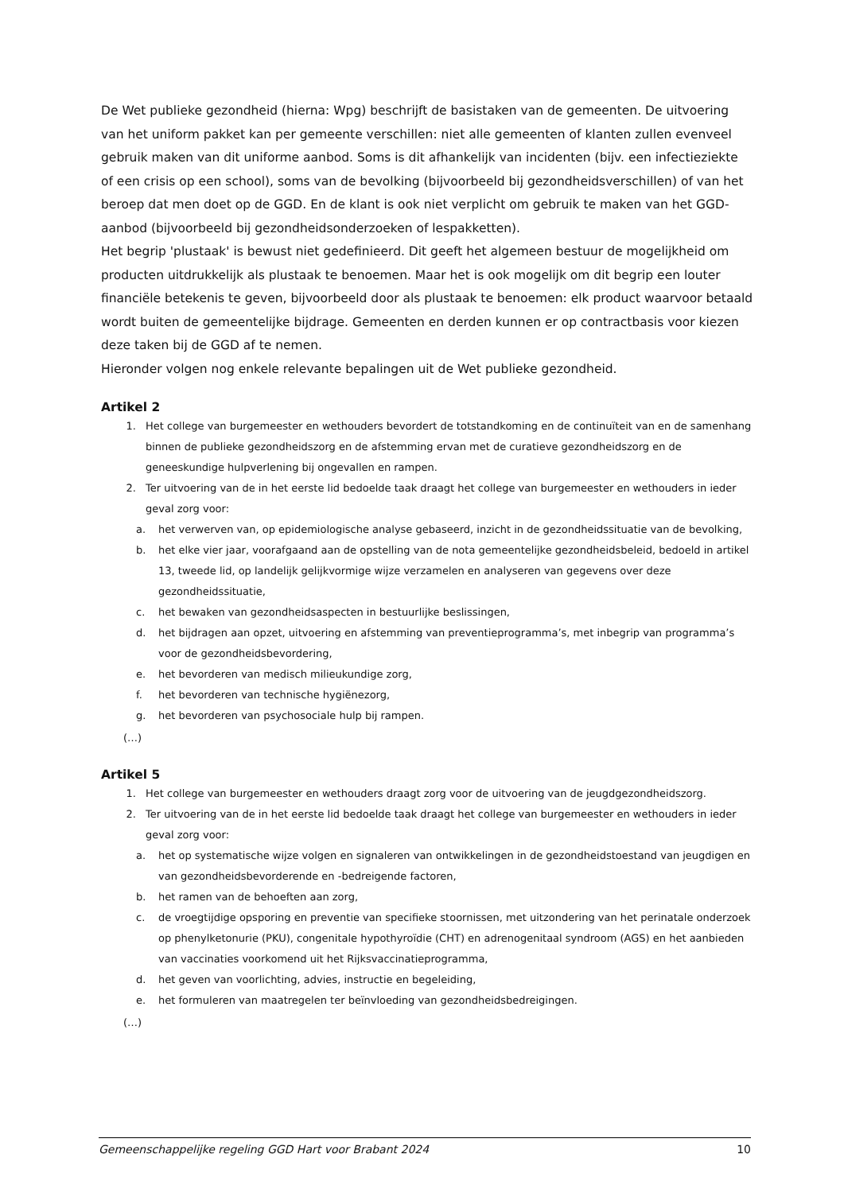De Wet publieke gezondheid (hierna: Wpg) beschrijft de basistaken van de gemeenten. De uitvoering van het uniform pakket kan per gemeente verschillen: niet alle gemeenten of klanten zullen evenveel gebruik maken van dit uniforme aanbod. Soms is dit afhankelijk van incidenten (bijv. een infectieziekte of een crisis op een school), soms van de bevolking (bijvoorbeeld bij gezondheidsverschillen) of van het beroep dat men doet op de GGD. En de klant is ook niet verplicht om gebruik te maken van het GGD-aanbod (bijvoorbeeld bij gezondheidsonderzoeken of lespakketten).
Het begrip 'plustaak' is bewust niet gedefinieerd. Dit geeft het algemeen bestuur de mogelijkheid om producten uitdrukkelijk als plustaak te benoemen. Maar het is ook mogelijk om dit begrip een louter financiële betekenis te geven, bijvoorbeeld door als plustaak te benoemen: elk product waarvoor betaald wordt buiten de gemeentelijke bijdrage. Gemeenten en derden kunnen er op contractbasis voor kiezen deze taken bij de GGD af te nemen.
Hieronder volgen nog enkele relevante bepalingen uit de Wet publieke gezondheid.
Artikel 2
1. Het college van burgemeester en wethouders bevordert de totstandkoming en de continuïteit van en de samenhang binnen de publieke gezondheidszorg en de afstemming ervan met de curatieve gezondheidszorg en de geneeskundige hulpverlening bij ongevallen en rampen.
2. Ter uitvoering van de in het eerste lid bedoelde taak draagt het college van burgemeester en wethouders in ieder geval zorg voor:
a. het verwerven van, op epidemiologische analyse gebaseerd, inzicht in de gezondheidssituatie van de bevolking,
b. het elke vier jaar, voorafgaand aan de opstelling van de nota gemeentelijke gezondheidsbeleid, bedoeld in artikel 13, tweede lid, op landelijk gelijkvormige wijze verzamelen en analyseren van gegevens over deze gezondheidssituatie,
c. het bewaken van gezondheidsaspecten in bestuurlijke beslissingen,
d. het bijdragen aan opzet, uitvoering en afstemming van preventieprogramma’s, met inbegrip van programma’s voor de gezondheidsbevordering,
e. het bevorderen van medisch milieukundige zorg,
f. het bevorderen van technische hygiënezorg,
g. het bevorderen van psychosociale hulp bij rampen.
(…)
Artikel 5
1. Het college van burgemeester en wethouders draagt zorg voor de uitvoering van de jeugdgezondheidszorg.
2. Ter uitvoering van de in het eerste lid bedoelde taak draagt het college van burgemeester en wethouders in ieder geval zorg voor:
a. het op systematische wijze volgen en signaleren van ontwikkelingen in de gezondheidstoestand van jeugdigen en van gezondheidsbevorderende en -bedreigende factoren,
b. het ramen van de behoeften aan zorg,
c. de vroegtijdige opsporing en preventie van specifieke stoornissen, met uitzondering van het perinatale onderzoek op phenylketonurie (PKU), congenitale hypothyroïdie (CHT) en adrenogenitaal syndroom (AGS) en het aanbieden van vaccinaties voorkomend uit het Rijksvaccinatieprogramma,
d. het geven van voorlichting, advies, instructie en begeleiding,
e. het formuleren van maatregelen ter beïnvloeding van gezondheidsbedreigingen.
(…)
Gemeenschappelijke regeling GGD Hart voor Brabant 2024 10